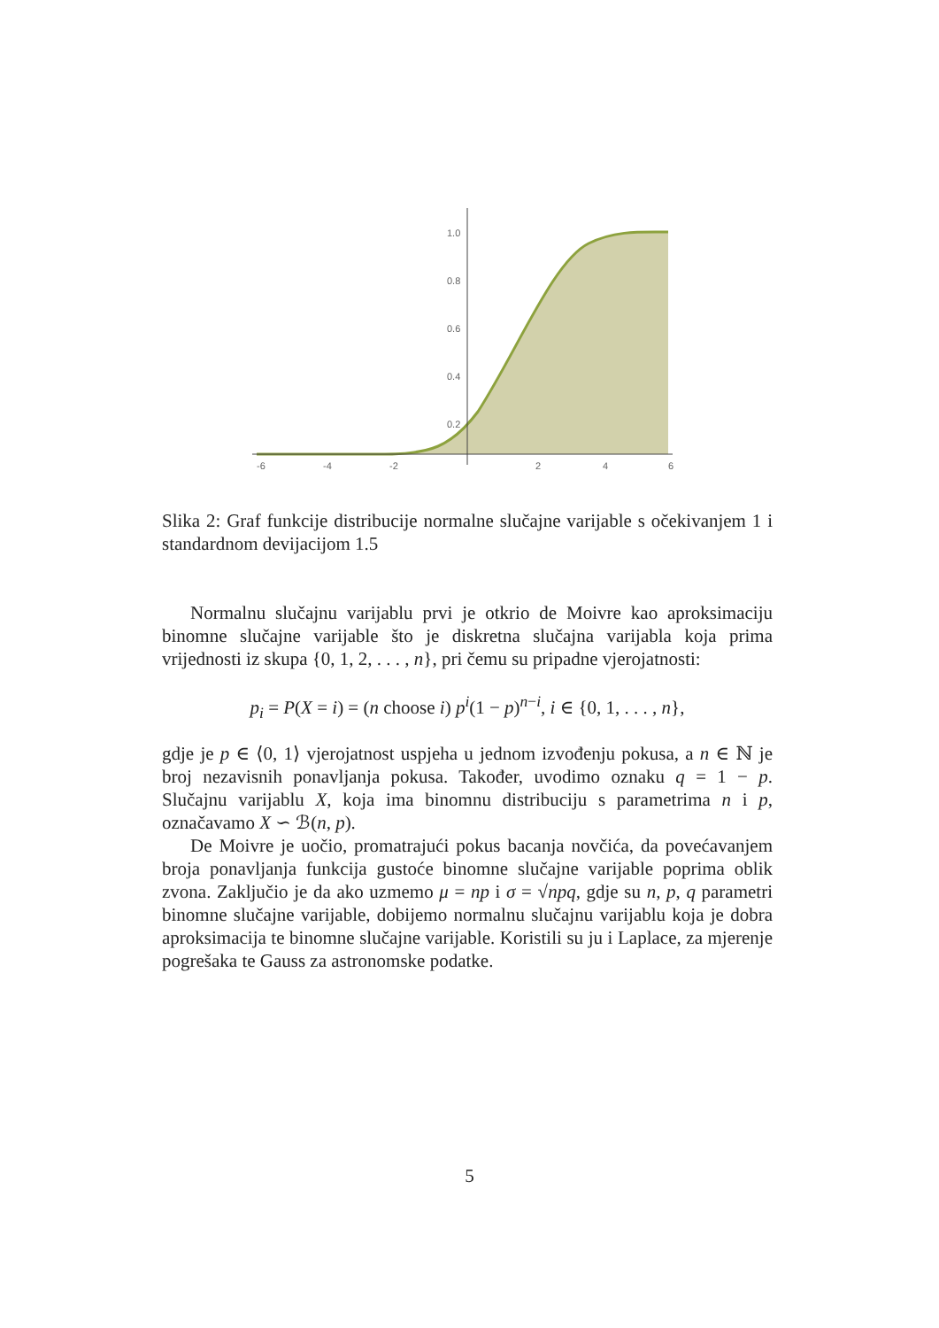1.0
0.8
0.6
0.4
0.2
-6
-4
-2
2
4
6
Slika 2: Graf funkcije distribucije normalne slučajne varijable s očekivanjem 1 i standardnom devijacijom 1.5
Normalnu slučajnu varijablu prvi je otkrio de Moivre kao aproksimaciju binomne slučajne varijable što je diskretna slučajna varijabla koja prima vrijednosti iz skupa {0, 1, 2, . . . , n}, pri čemu su pripadne vjerojatnosti:
p<sub>i</sub> = P(X = i) = (n choose i) p<sup>i</sup>(1 − p)<sup>n−i</sup>, i ∈ {0, 1, . . . , n},
gdje je p ∈ ⟨0, 1⟩ vjerojatnost uspjeha u jednom izvođenju pokusa, a n ∈ ℕ je broj nezavisnih ponavljanja pokusa. Također, uvodimo oznaku q = 1 − p. Slučajnu varijablu X, koja ima binomnu distribuciju s parametrima n i p, označavamo X ∽ ℬ(n, p).
De Moivre je uočio, promatrajući pokus bacanja novčića, da povećavanjem broja ponavljanja funkcija gustoće binomne slučajne varijable poprima oblik zvona. Zaključio je da ako uzmemo μ = np i σ = √npq, gdje su n, p, q parametri binomne slučajne varijable, dobijemo normalnu slučajnu varijablu koja je dobra aproksimacija te binomne slučajne varijable. Koristili su ju i Laplace, za mjerenje pogrešaka te Gauss za astronomske podatke.
5